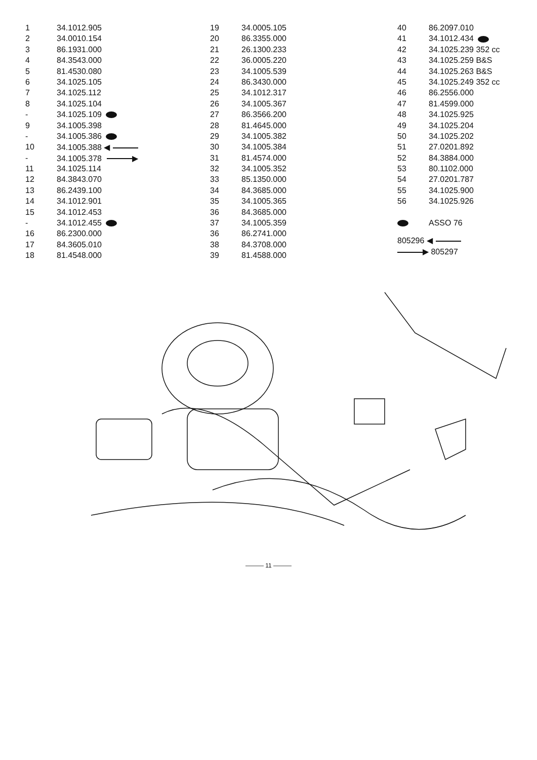| 1 | 34.1012.905 |
| 2 | 34.0010.154 |
| 3 | 86.1931.000 |
| 4 | 84.3543.000 |
| 5 | 81.4530.080 |
| 6 | 34.1025.105 |
| 7 | 34.1025.112 |
| 8 | 34.1025.104 |
| - | 34.1025.109 |
| 9 | 34.1005.398 |
| - | 34.1005.386 |
| 10 | 34.1005.388 ◀ |
| - | 34.1005.378 ▶ |
| 11 | 34.1025.114 |
| 12 | 84.3843.070 |
| 13 | 86.2439.100 |
| 14 | 34.1012.901 |
| 15 | 34.1012.453 |
| - | 34.1012.455 |
| 16 | 86.2300.000 |
| 17 | 84.3605.010 |
| 18 | 81.4548.000 |
| 19 | 34.0005.105 |
| 20 | 86.3355.000 |
| 21 | 26.1300.233 |
| 22 | 36.0005.220 |
| 23 | 34.1005.539 |
| 24 | 86.3430.000 |
| 25 | 34.1012.317 |
| 26 | 34.1005.367 |
| 27 | 86.3566.200 |
| 28 | 81.4645.000 |
| 29 | 34.1005.382 |
| 30 | 34.1005.384 |
| 31 | 81.4574.000 |
| 32 | 34.1005.352 |
| 33 | 85.1350.000 |
| 34 | 84.3685.000 |
| 35 | 34.1005.365 |
| 36 | 84.3685.000 |
| 37 | 34.1005.359 |
| 36 | 86.2741.000 |
| 38 | 84.3708.000 |
| 39 | 81.4588.000 |
| 40 | 86.2097.010 |
| 41 | 34.1012.434 |
| 42 | 34.1025.239 352 cc |
| 43 | 34.1025.259 B&S |
| 44 | 34.1025.263 B&S |
| 45 | 34.1025.249 352 cc |
| 46 | 86.2556.000 |
| 47 | 81.4599.000 |
| 48 | 34.1025.925 |
| 49 | 34.1025.204 |
| 50 | 34.1025.202 |
| 51 | 27.0201.892 |
| 52 | 84.3884.000 |
| 53 | 80.1102.000 |
| 54 | 27.0201.787 |
| 55 | 34.1025.900 |
| 56 | 34.1025.926 |
| | ASSO 76 |
805296 ◀
▶ 805297
——— 11 ———